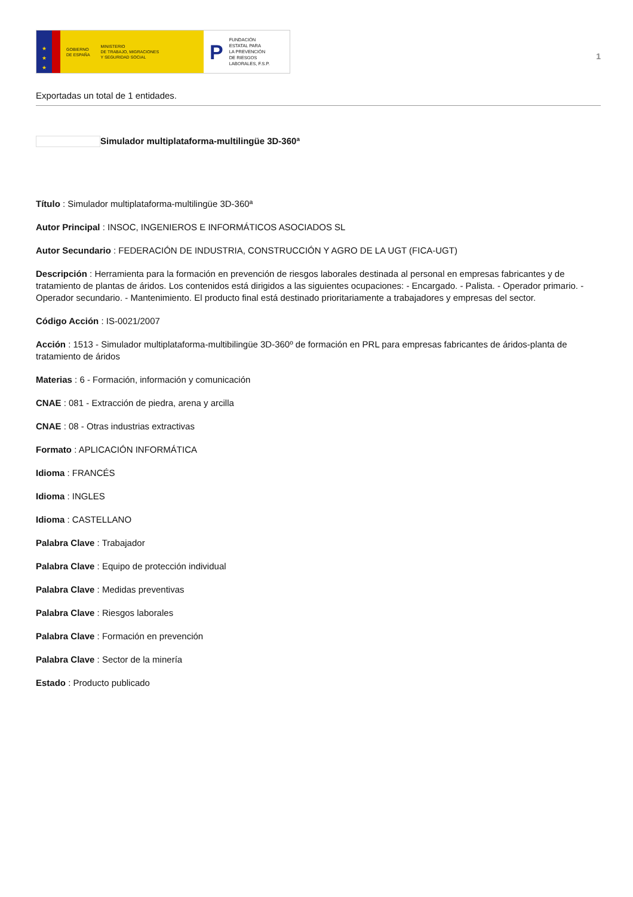★
★
★
GOBIERNO
DE ESPAÑA MINISTERIO
DE TRABAJO, MIGRACIONES
Y SEGURIDAD SOCIAL
P FUNDACIÓN
ESTATAL PARA
LA PREVENCIÓN
DE RIESGOS
LABORALES, F.S.P.
1
Exportadas un total de 1 entidades.
Simulador multiplataforma-multilingüe 3D-360ª
Título : Simulador multiplataforma-multilingüe 3D-360ª
Autor Principal : INSOC, INGENIEROS E INFORMÁTICOS ASOCIADOS SL
Autor Secundario : FEDERACIÓN DE INDUSTRIA, CONSTRUCCIÓN Y AGRO DE LA UGT (FICA-UGT)
Descripción : Herramienta para la formación en prevención de riesgos laborales destinada al personal en empresas fabricantes y de tratamiento de plantas de áridos. Los contenidos está dirigidos a las siguientes ocupaciones: - Encargado. - Palista. - Operador primario. - Operador secundario. - Mantenimiento. El producto final está destinado prioritariamente a trabajadores y empresas del sector.
Código Acción : IS-0021/2007
Acción : 1513 - Simulador multiplataforma-multibilingüe 3D-360º de formación en PRL para empresas fabricantes de áridos-planta de tratamiento de áridos
Materias : 6 - Formación, información y comunicación
CNAE : 081 - Extracción de piedra, arena y arcilla
CNAE : 08 - Otras industrias extractivas
Formato : APLICACIÓN INFORMÁTICA
Idioma : FRANCÉS
Idioma : INGLES
Idioma : CASTELLANO
Palabra Clave : Trabajador
Palabra Clave : Equipo de protección individual
Palabra Clave : Medidas preventivas
Palabra Clave : Riesgos laborales
Palabra Clave : Formación en prevención
Palabra Clave : Sector de la minería
Estado : Producto publicado